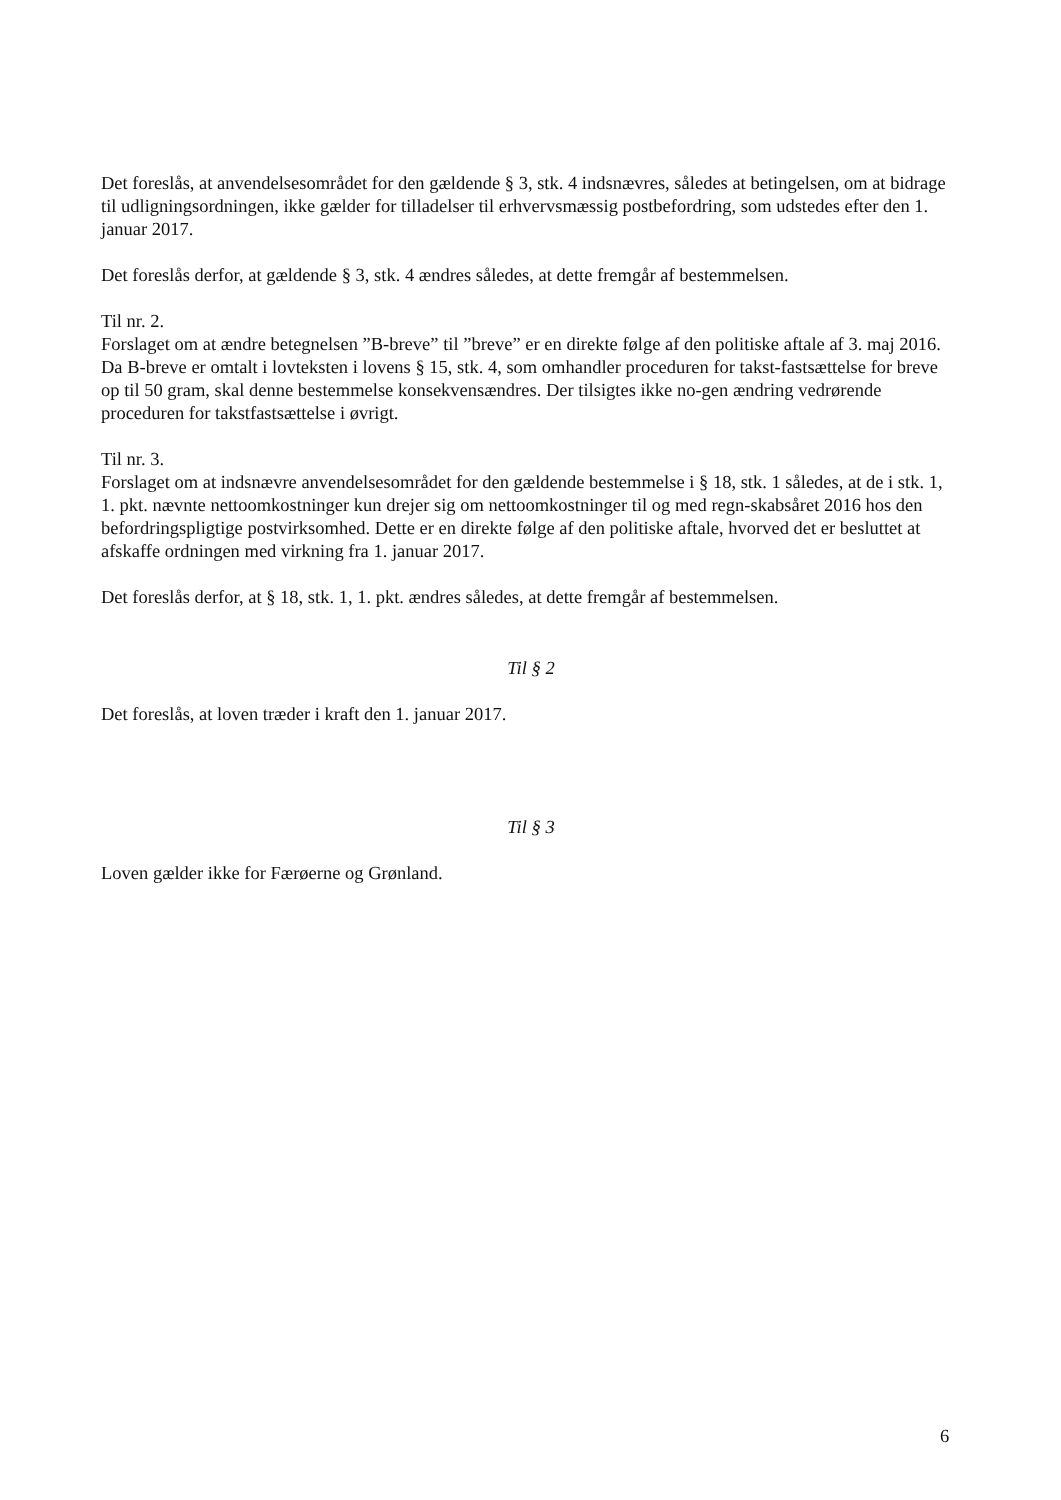Det foreslås, at anvendelsesområdet for den gældende § 3, stk. 4 indsnævres, således at betingelsen, om at bidrage til udligningsordningen, ikke gælder for tilladelser til erhvervsmæssig postbefordring, som udstedes efter den 1. januar 2017.
Det foreslås derfor, at gældende § 3, stk. 4 ændres således, at dette fremgår af bestemmelsen.
Til nr. 2.
Forslaget om at ændre betegnelsen ”B-breve” til ”breve” er en direkte følge af den politiske aftale af 3. maj 2016. Da B-breve er omtalt i lovteksten i lovens § 15, stk. 4, som omhandler proceduren for takst-fastsættelse for breve op til 50 gram, skal denne bestemmelse konsekvensændres. Der tilsigtes ikke no-gen ændring vedrørende proceduren for takstfastsættelse i øvrigt.
Til nr. 3.
Forslaget om at indsnævre anvendelsesområdet for den gældende bestemmelse i § 18, stk. 1 således, at de i stk. 1, 1. pkt. nævnte nettoomkostninger kun drejer sig om nettoomkostninger til og med regn-skabsåret 2016 hos den befordringspligtige postvirksomhed. Dette er en direkte følge af den politiske aftale, hvorved det er besluttet at afskaffe ordningen med virkning fra 1. januar 2017.
Det foreslås derfor, at § 18, stk. 1, 1. pkt. ændres således, at dette fremgår af bestemmelsen.
Til § 2
Det foreslås, at loven træder i kraft den 1. januar 2017.
Til § 3
Loven gælder ikke for Færøerne og Grønland.
6